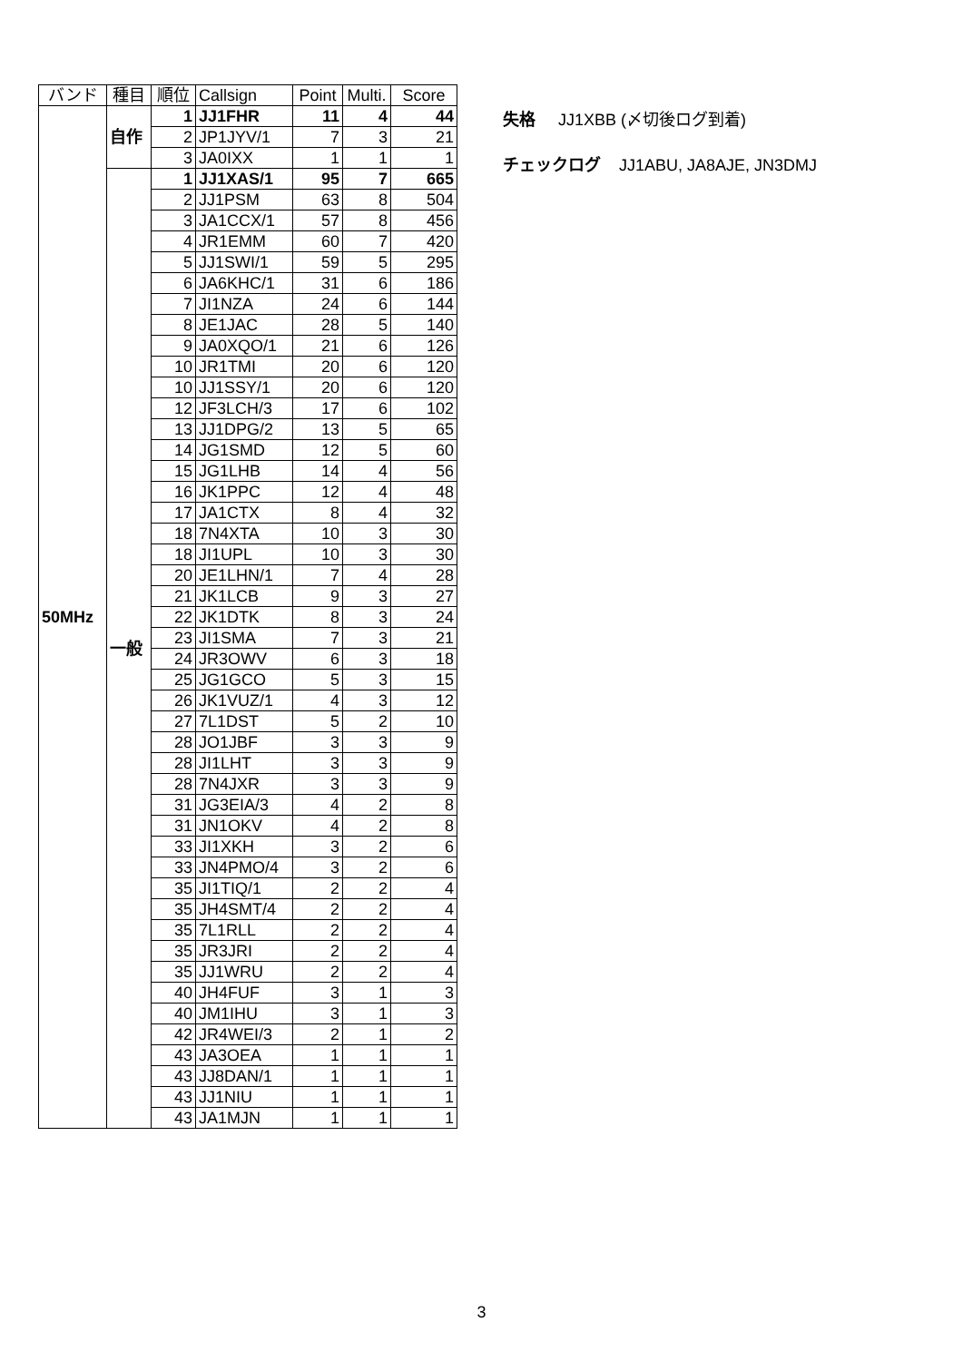| バンド | 種目 | 順位 | Callsign | Point | Multi. | Score |
| --- | --- | --- | --- | --- | --- | --- |
| 50MHz | 自作 | 1 | JJ1FHR | 11 | 4 | 44 |
| | | 2 | JP1JYV/1 | 7 | 3 | 21 |
| | | 3 | JA0IXX | 1 | 1 | 1 |
| | 一般 | 1 | JJ1XAS/1 | 95 | 7 | 665 |
| | | 2 | JJ1PSM | 63 | 8 | 504 |
| | | 3 | JA1CCX/1 | 57 | 8 | 456 |
| | | 4 | JR1EMM | 60 | 7 | 420 |
| | | 5 | JJ1SWI/1 | 59 | 5 | 295 |
| | | 6 | JA6KHC/1 | 31 | 6 | 186 |
| | | 7 | JI1NZA | 24 | 6 | 144 |
| | | 8 | JE1JAC | 28 | 5 | 140 |
| | | 9 | JA0XQO/1 | 21 | 6 | 126 |
| | | 10 | JR1TMI | 20 | 6 | 120 |
| | | 10 | JJ1SSY/1 | 20 | 6 | 120 |
| | | 12 | JF3LCH/3 | 17 | 6 | 102 |
| | | 13 | JJ1DPG/2 | 13 | 5 | 65 |
| | | 14 | JG1SMD | 12 | 5 | 60 |
| | | 15 | JG1LHB | 14 | 4 | 56 |
| | | 16 | JK1PPC | 12 | 4 | 48 |
| | | 17 | JA1CTX | 8 | 4 | 32 |
| | | 18 | 7N4XTA | 10 | 3 | 30 |
| | | 18 | JI1UPL | 10 | 3 | 30 |
| | | 20 | JE1LHN/1 | 7 | 4 | 28 |
| | | 21 | JK1LCB | 9 | 3 | 27 |
| | | 22 | JK1DTK | 8 | 3 | 24 |
| | | 23 | JI1SMA | 7 | 3 | 21 |
| | | 24 | JR3OWV | 6 | 3 | 18 |
| | | 25 | JG1GCO | 5 | 3 | 15 |
| | | 26 | JK1VUZ/1 | 4 | 3 | 12 |
| | | 27 | 7L1DST | 5 | 2 | 10 |
| | | 28 | JO1JBF | 3 | 3 | 9 |
| | | 28 | JI1LHT | 3 | 3 | 9 |
| | | 28 | 7N4JXR | 3 | 3 | 9 |
| | | 31 | JG3EIA/3 | 4 | 2 | 8 |
| | | 31 | JN1OKV | 4 | 2 | 8 |
| | | 33 | JI1XKH | 3 | 2 | 6 |
| | | 33 | JN4PMO/4 | 3 | 2 | 6 |
| | | 35 | JI1TIQ/1 | 2 | 2 | 4 |
| | | 35 | JH4SMT/4 | 2 | 2 | 4 |
| | | 35 | 7L1RLL | 2 | 2 | 4 |
| | | 35 | JR3JRI | 2 | 2 | 4 |
| | | 35 | JJ1WRU | 2 | 2 | 4 |
| | | 40 | JH4FUF | 3 | 1 | 3 |
| | | 40 | JM1IHU | 3 | 1 | 3 |
| | | 42 | JR4WEI/3 | 2 | 1 | 2 |
| | | 43 | JA3OEA | 1 | 1 | 1 |
| | | 43 | JJ8DAN/1 | 1 | 1 | 1 |
| | | 43 | JJ1NIU | 1 | 1 | 1 |
| | | 43 | JA1MJN | 1 | 1 | 1 |
失格 JJ1XBB (〆切後ログ到着)
チェックログ JJ1ABU, JA8AJE, JN3DMJ
3